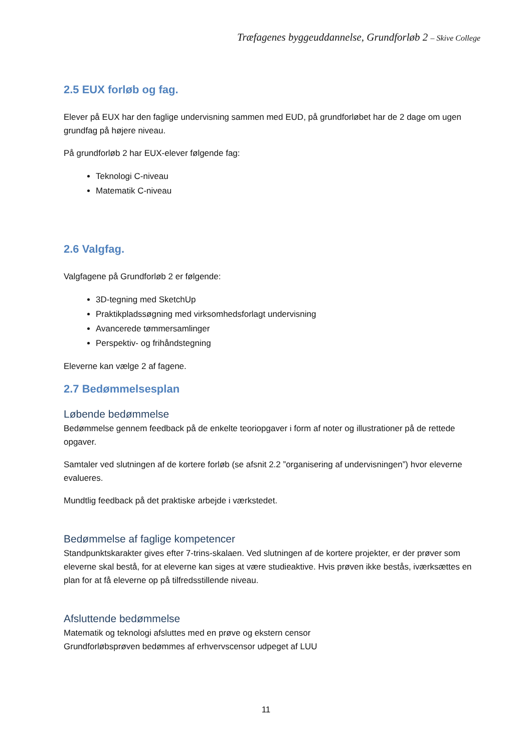Træfagenes byggeuddannelse, Grundforløb 2 – Skive College
2.5 EUX forløb og fag.
Elever på EUX har den faglige undervisning sammen med EUD, på grundforløbet har de 2 dage om ugen grundfag på højere niveau.
På grundforløb 2 har EUX-elever følgende fag:
Teknologi C-niveau
Matematik C-niveau
2.6 Valgfag.
Valgfagene på Grundforløb 2 er følgende:
3D-tegning med SketchUp
Praktikpladssøgning med virksomhedsforlagt undervisning
Avancerede tømmersamlinger
Perspektiv- og frihåndstegning
Eleverne kan vælge 2 af fagene.
2.7 Bedømmelsesplan
Løbende bedømmelse
Bedømmelse gennem feedback på de enkelte teoriopgaver i form af noter og illustrationer på de rettede opgaver.
Samtaler ved slutningen af de kortere forløb (se afsnit 2.2 ”organisering af undervisningen”) hvor eleverne evalueres.
Mundtlig feedback på det praktiske arbejde i værkstedet.
Bedømmelse af faglige kompetencer
Standpunktskarakter gives efter 7-trins-skalaen. Ved slutningen af de kortere projekter, er der prøver som eleverne skal bestå, for at eleverne kan siges at være studieaktive. Hvis prøven ikke bestås, iværksættes en plan for at få eleverne op på tilfredsstillende niveau.
Afsluttende bedømmelse
Matematik og teknologi afsluttes med en prøve og ekstern censor
Grundforløbsprøven bedømmes af erhvervscensor udpeget af LUU
11